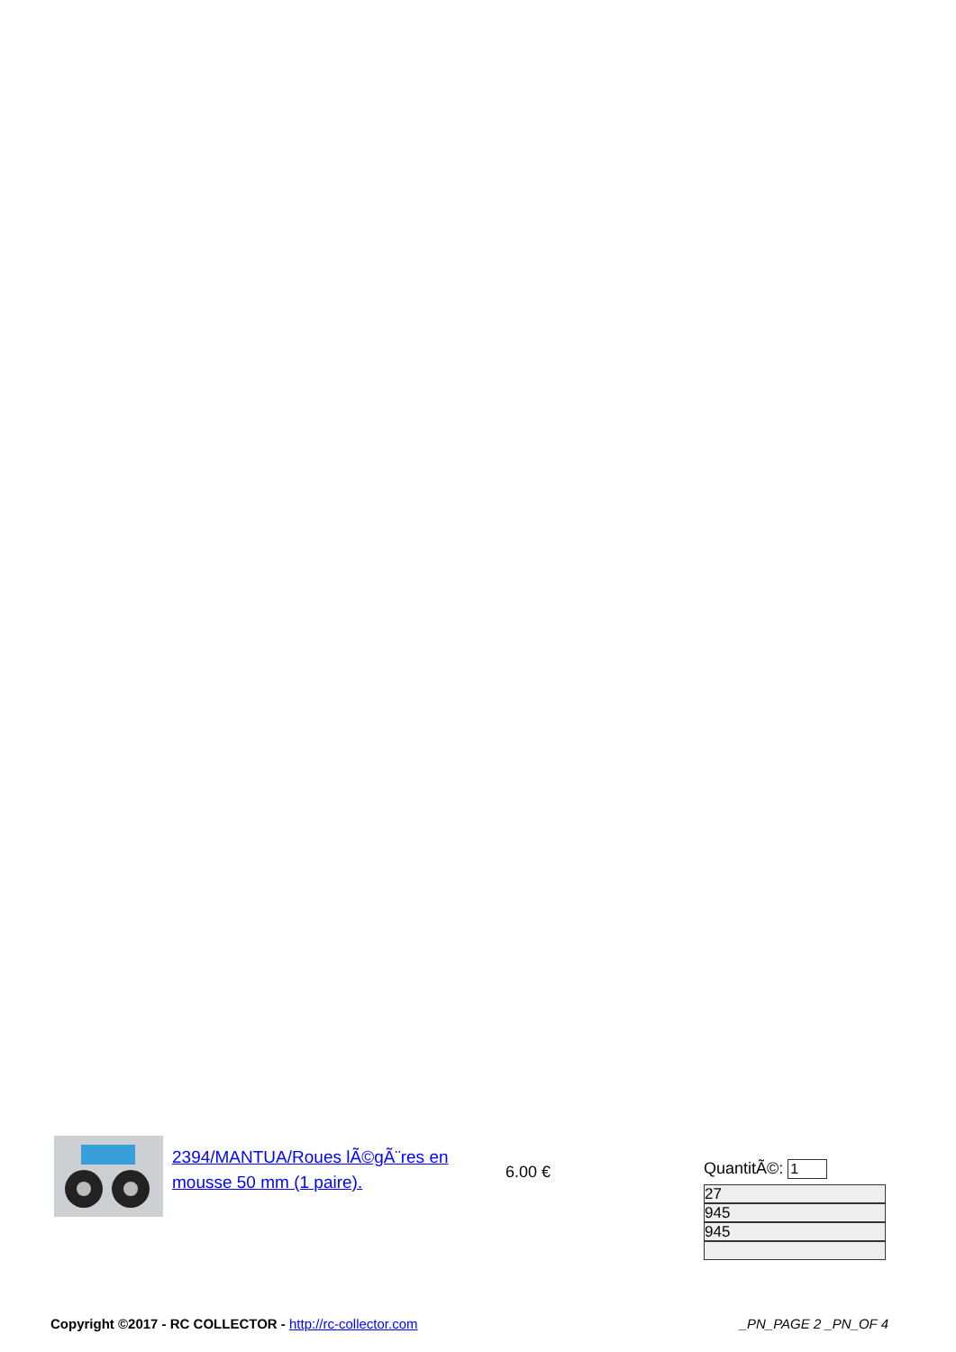2394/MANTUA/Roues lÃ©gÃ¨res en mousse 50 mm (1 paire).
6.00 €
QuantitÃ©:
27
945
945
Copyright ©2017 - RC COLLECTOR - http://rc-collector.com
_PN_PAGE 2 _PN_OF 4